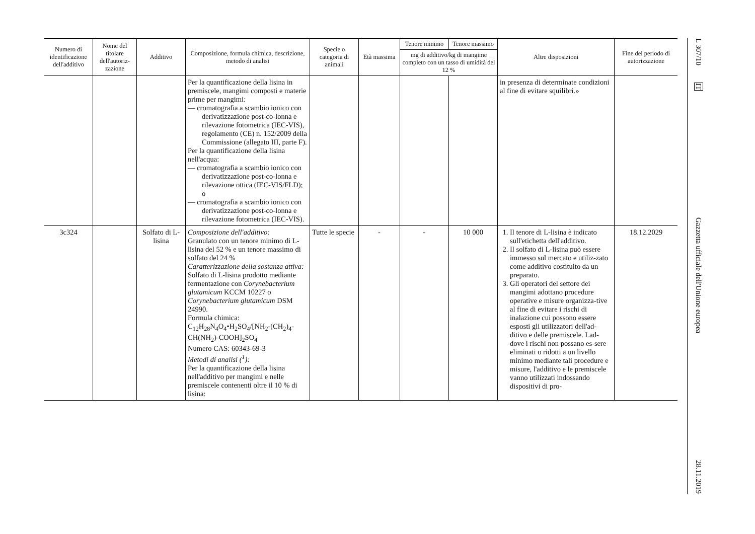| Numero di identificazione dell'additivo | Nome del titolare dell'autoriz-zazione | Additivo | Composizione, formula chimica, descrizione, metodo di analisi | Specie o categoria di animali | Età massima | Tenore minimo | Tenore massimo | Altre disposizioni | Fine del periodo di autorizzazione |
| --- | --- | --- | --- | --- | --- | --- | --- | --- | --- |
| | | | | | | mg di additivo/kg di mangime completo con un tasso di umidità del 12 % | | | |
| | | | Per la quantificazione della lisina in premiscele, mangimi composti e materie prime per mangimi: — cromatografia a scambio ionico con derivatizzazione post-co-lonna e rilevazione fotometrica (IEC-VIS), regolamento (CE) n. 152/2009 della Commissione (allegato III, parte F). Per la quantificazione della lisina nell'acqua: — cromatografia a scambio ionico con derivatizzazione post-co-lonna e rilevazione ottica (IEC-VIS/FLD); o — cromatografia a scambio ionico con derivatizzazione post-co-lonna e rilevazione fotometrica (IEC-VIS). | | | | | in presenza di determinate condizioni al fine di evitare squilibri.» | |
| 3c324 | | Solfato di L-lisina | Composizione dell'additivo: Granulato con un tenore minimo di L-lisina del 52 % e un tenore massimo di solfato del 24 % Caratterizzazione della sostanza attiva: Solfato di L-lisina prodotto mediante fermentazione con Corynebacterium glutamicum KCCM 10227 o Corynebacterium glutamicum DSM 24990. Formula chimica: C<sub>12</sub>H<sub>28</sub>N<sub>4</sub>O<sub>4</sub>•H<sub>2</sub>SO<sub>4</sub>/[NH<sub>2</sub>-(CH<sub>2</sub>)<sub>4</sub>-CH(NH<sub>2</sub>)-COOH]<sub>2</sub>SO<sub>4</sub> Numero CAS: 60343-69-3 Metodi di analisi (<sup>1</sup>): Per la quantificazione della lisina nell'additivo per mangimi e nelle premiscele contenenti oltre il 10 % di lisina: | Tutte le specie | - | - | 10 000 | 1. Il tenore di L-lisina è indicato sull'etichetta dell'additivo. 2. Il solfato di L-lisina può essere immesso sul mercato e utiliz-zato come additivo costituito da un preparato. 3. Gli operatori del settore dei mangimi adottano procedure operative e misure organizza-tive al fine di evitare i rischi di inalazione cui possono essere esposti gli utilizzatori dell'ad-ditivo e delle premiscele. Lad-dove i rischi non possano es-sere eliminati o ridotti a un livello minimo mediante tali procedure e misure, l'additivo e le premiscele vanno utilizzati indossando dispositivi di pro- | 18.12.2029 |
L 307/10 IT Gazzetta ufficiale dell'Unione europea 28.11.2019